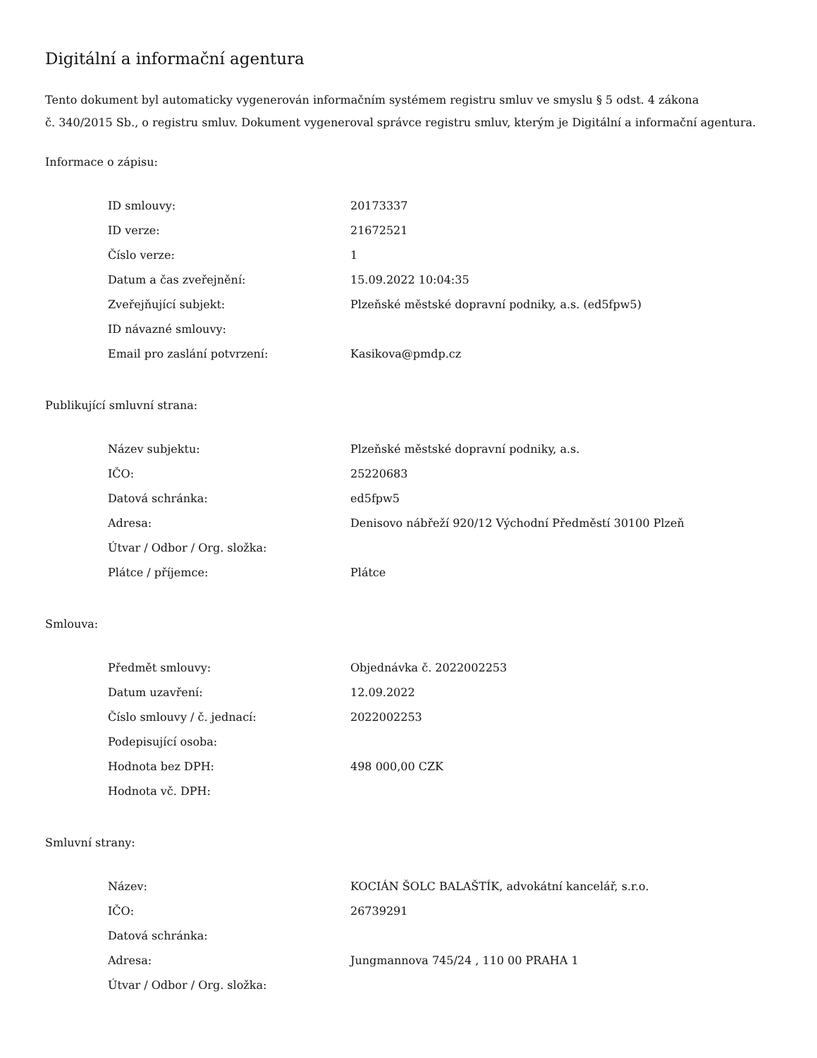Digitální a informační agentura
Tento dokument byl automaticky vygenerován informačním systémem registru smluv ve smyslu § 5 odst. 4 zákona
č. 340/2015 Sb., o registru smluv. Dokument vygeneroval správce registru smluv, kterým je Digitální a informační agentura.
Informace o zápisu:
| ID smlouvy: | 20173337 |
| ID verze: | 21672521 |
| Číslo verze: | 1 |
| Datum a čas zveřejnění: | 15.09.2022 10:04:35 |
| Zveřejňující subjekt: | Plzeňské městské dopravní podniky, a.s. (ed5fpw5) |
| ID návazné smlouvy: | |
| Email pro zaslání potvrzení: | Kasikova@pmdp.cz |
Publikující smluvní strana:
| Název subjektu: | Plzeňské městské dopravní podniky, a.s. |
| IČO: | 25220683 |
| Datová schránka: | ed5fpw5 |
| Adresa: | Denisovo nábřeží 920/12 Východní Předměstí 30100 Plzeň |
| Útvar / Odbor / Org. složka: | |
| Plátce / příjemce: | Plátce |
Smlouva:
| Předmět smlouvy: | Objednávka č. 2022002253 |
| Datum uzavření: | 12.09.2022 |
| Číslo smlouvy / č. jednací: | 2022002253 |
| Podepisující osoba: | |
| Hodnota bez DPH: | 498 000,00 CZK |
| Hodnota vč. DPH: | |
Smluvní strany:
| Název: | KOCIÁN ŠOLC BALAŠTÍK, advokátní kancelář, s.r.o. |
| IČO: | 26739291 |
| Datová schránka: | |
| Adresa: | Jungmannova 745/24 , 110 00 PRAHA 1 |
| Útvar / Odbor / Org. složka: | |